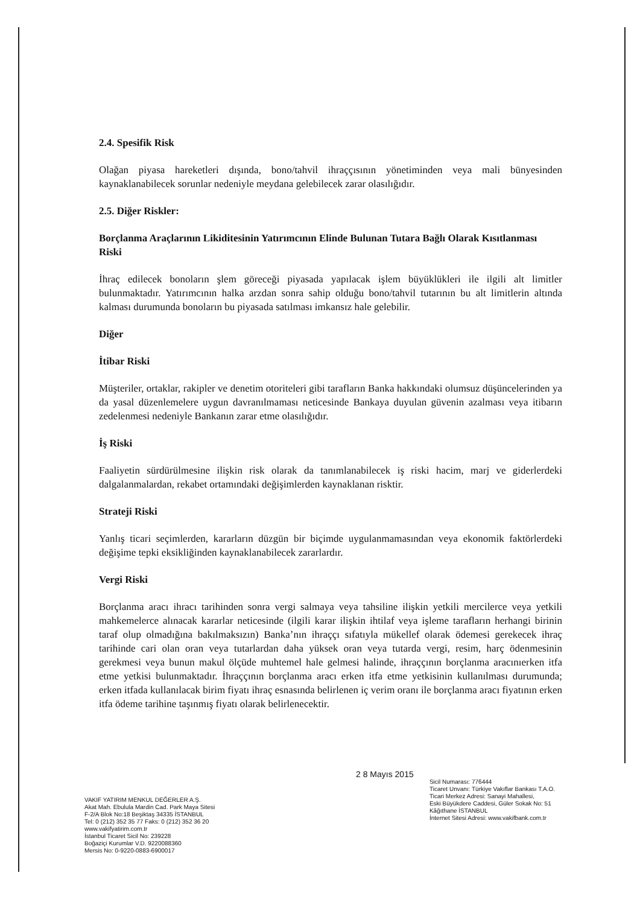2.4. Spesifik Risk
Olağan piyasa hareketleri dışında, bono/tahvil ihraççısının yönetiminden veya mali bünyesinden kaynaklanabilecek sorunlar nedeniyle meydana gelebilecek zarar olasılığıdır.
2.5. Diğer Riskler:
Borçlanma Araçlarının Likiditesinin Yatırımcının Elinde Bulunan Tutara Bağlı Olarak Kısıtlanması Riski
İhraç edilecek bonoların şlem göreceği piyasada yapılacak işlem büyüklükleri ile ilgili alt limitler bulunmaktadır. Yatırımcının halka arzdan sonra sahip olduğu bono/tahvil tutarının bu alt limitlerin altında kalması durumunda bonoların bu piyasada satılması imkansız hale gelebilir.
Diğer
İtibar Riski
Müşteriler, ortaklar, rakipler ve denetim otoriteleri gibi tarafların Banka hakkındaki olumsuz düşüncelerinden ya da yasal düzenlemelere uygun davranılmaması neticesinde Bankaya duyulan güvenin azalması veya itibarın zedelenmesi nedeniyle Bankanın zarar etme olasılığıdır.
İş Riski
Faaliyetin sürdürülmesine ilişkin risk olarak da tanımlanabilecek iş riski hacim, marj ve giderlerdeki dalgalanmalardan, rekabet ortamındaki değişimlerden kaynaklanan risktir.
Strateji Riski
Yanlış ticari seçimlerden, kararların düzgün bir biçimde uygulanmamasından veya ekonomik faktörlerdeki değişime tepki eksikliğinden kaynaklanabilecek zararlardır.
Vergi Riski
Borçlanma aracı ihracı tarihinden sonra vergi salmaya veya tahsiline ilişkin yetkili mercilerce veya yetkili mahkemelerce alınacak kararlar neticesinde (ilgili karar ilişkin ihtilaf veya işleme tarafların herhangi birinin taraf olup olmadığına bakılmaksızın) Banka’nın ihraççı sıfatıyla mükellef olarak ödemesi gerekecek ihraç tarihinde cari olan oran veya tutarlardan daha yüksek oran veya tutarda vergi, resim, harç ödenmesinin gerekmesi veya bunun makul ölçüde muhtemel hale gelmesi halinde, ihraççının borçlanma aracınıerken itfa etme yetkisi bulunmaktadır. İhraççının borçlanma aracı erken itfa etme yetkisinin kullanılması durumunda; erken itfada kullanılacak birim fiyatı ihraç esnasında belirlenen iç verim oranı ile borçlanma aracı fiyatının erken itfa ödeme tarihine taşınmış fiyatı olarak belirlenecektir.
2 8 Mayıs 2015
VAKIF YATIRIM MENKUL DEĞERLER A.Ş.
Akat Mah. Ebulula Mardin Cad. Park Maya Sitesi
F-2/A Blok No:18 Beşiktaş 34335 İSTANBUL
Tel: 0 (212) 352 35 77 Faks: 0 (212) 352 36 20
www.vakifyatirim.com.tr
İstanbul Ticaret Sicil No: 239228
Boğaziçi Kurumlar V.D. 9220088360
Mersis No: 0-9220-0883-6900017
Sicil Numarası: 776444
Ticaret Unvanı: Türkiye Vakıflar Bankası T.A.O.
Ticari Merkez Adresi: Sanayi Mahallesi,
Eski Büyükdere Caddesi, Güler Sokak No: 51
Kâğıthane İSTANBUL
İnternet Sitesi Adresi: www.vakifbank.com.tr